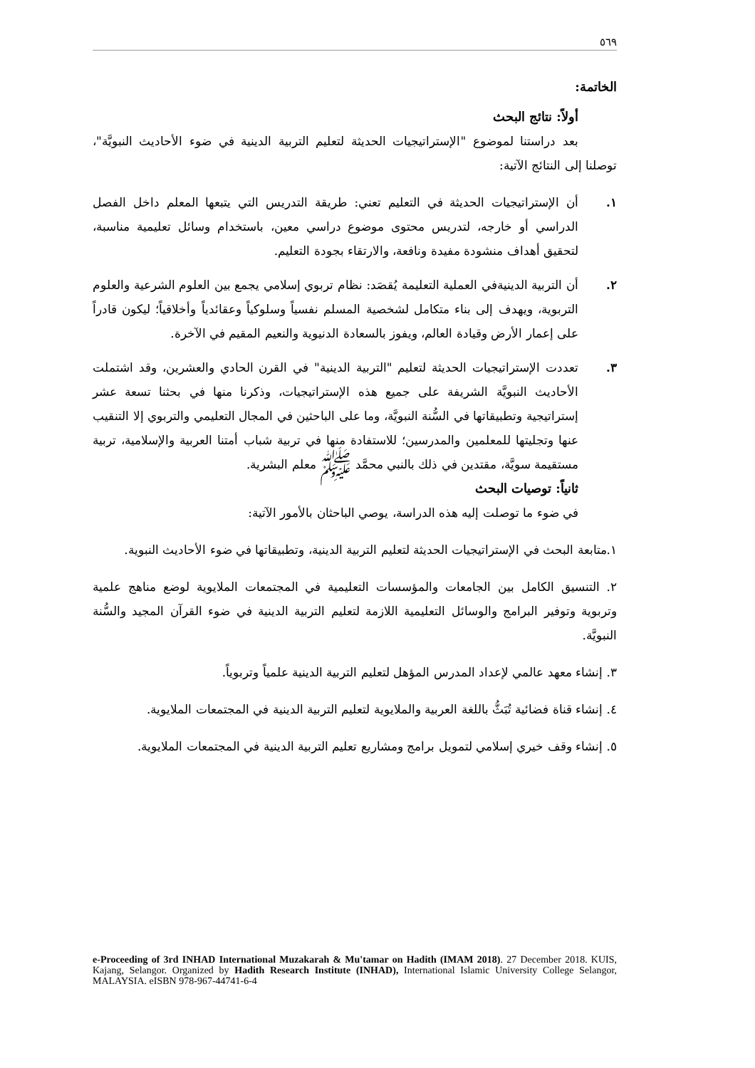٥٦٩
الخاتمة:
أولاً: نتائج البحث
بعد دراستنا لموضوع "الإستراتيجيات الحديثة لتعليم التربية الدينية في ضوء الأحاديث النبويَّة"، توصلنا إلى النتائج الآتية:
١. أن الإستراتيجيات الحديثة في التعليم تعني: طريقة التدريس التي يتبعها المعلم داخل الفصل الدراسي أو خارجه، لتدريس محتوى موضوع دراسي معين، باستخدام وسائل تعليمية مناسبة، لتحقيق أهداف منشودة مفيدة ونافعة، والارتقاء بجودة التعليم.
٢. أن التربية الدينيةفي العملية التعليمة يُقصَد: نظام تربوي إسلامي يجمع بين العلوم الشرعية والعلوم التربوية، ويهدف إلى بناء متكامل لشخصية المسلم نفسياً وسلوكياً وعقائدياً وأخلاقياً؛ ليكون قادراً على إعمار الأرض وقيادة العالم، ويفوز بالسعادة الدنيوية والنعيم المقيم في الآخرة.
٣. تعددت الإستراتيجيات الحديثة لتعليم "التربية الدينية" في القرن الحادي والعشرين، وقد اشتملت الأحاديث النبويَّة الشريفة على جميع هذه الإستراتيجيات، وذكرنا منها في بحثنا تسعة عشر إستراتيجية وتطبيقاتها في السُّنة النبويَّة، وما على الباحثين في المجال التعليمي والتربوي إلا التنقيب عنها وتجليتها للمعلمين والمدرسين؛ للاستفادة منها في تربية شباب أمتنا العربية والإسلامية، تربية مستقيمة سويَّة، مقتدين في ذلك بالنبي محمَّد ﷺ معلم البشرية.
ثانياً: توصيات البحث
في ضوء ما توصلت إليه هذه الدراسة، يوصي الباحثان بالأمور الآتية:
١.متابعة البحث في الإستراتيجيات الحديثة لتعليم التربية الدينية، وتطبيقاتها في ضوء الأحاديث النبوية.
٢. التنسيق الكامل بين الجامعات والمؤسسات التعليمية في المجتمعات الملايوية لوضع مناهج علمية وتربوية وتوفير البرامج والوسائل التعليمية اللازمة لتعليم التربية الدينية في ضوء القرآن المجيد والسُّنة النبويَّة.
٣. إنشاء معهد عالمي لإعداد المدرس المؤهل لتعليم التربية الدينية علمياً وتربوياً.
٤. إنشاء قناة فضائية تُبَثُّ باللغة العربية والملايوية لتعليم التربية الدينية في المجتمعات الملايوية.
٥. إنشاء وقف خيري إسلامي لتمويل برامج ومشاريع تعليم التربية الدينية في المجتمعات الملايوية.
e-Proceeding of 3rd INHAD International Muzakarah & Mu'tamar on Hadith (IMAM 2018). 27 December 2018. KUIS, Kajang, Selangor. Organized by Hadith Research Institute (INHAD), International Islamic University College Selangor, MALAYSIA. eISBN 978-967-44741-6-4